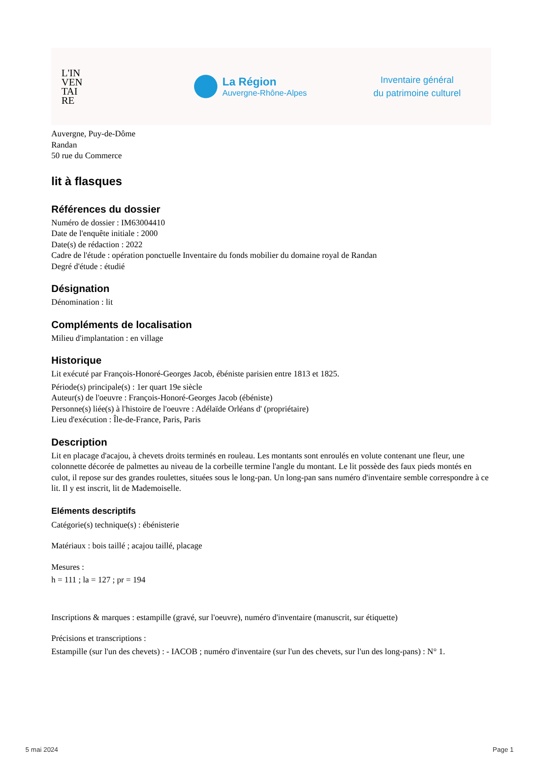L'IN
VEN
TAI
RE
La Région
Auvergne-Rhône-Alpes
Inventaire général
du patrimoine culturel
Auvergne, Puy-de-Dôme
Randan
50 rue du Commerce
lit à flasques
Références du dossier
Numéro de dossier : IM63004410
Date de l'enquête initiale : 2000
Date(s) de rédaction : 2022
Cadre de l'étude : opération ponctuelle Inventaire du fonds mobilier du domaine royal de Randan
Degré d'étude : étudié
Désignation
Dénomination : lit
Compléments de localisation
Milieu d'implantation : en village
Historique
Lit exécuté par François-Honoré-Georges Jacob, ébéniste parisien entre 1813 et 1825.
Période(s) principale(s) : 1er quart 19e siècle
Auteur(s) de l'oeuvre : François-Honoré-Georges Jacob (ébéniste)
Personne(s) liée(s) à l'histoire de l'oeuvre : Adélaïde Orléans d' (propriétaire)
Lieu d'exécution : Île-de-France, Paris, Paris
Description
Lit en placage d'acajou, à chevets droits terminés en rouleau. Les montants sont enroulés en volute contenant une fleur, une colonnette décorée de palmettes au niveau de la corbeille termine l'angle du montant. Le lit possède des faux pieds montés en culot, il repose sur des grandes roulettes, situées sous le long-pan. Un long-pan sans numéro d'inventaire semble correspondre à ce lit. Il y est inscrit, lit de Mademoiselle.
Eléments descriptifs
Catégorie(s) technique(s) : ébénisterie
Matériaux : bois taillé ; acajou taillé, placage
Mesures :
h = 111 ; la = 127 ; pr = 194
Inscriptions & marques : estampille (gravé, sur l'oeuvre), numéro d'inventaire (manuscrit, sur étiquette)
Précisions et transcriptions :
Estampille (sur l'un des chevets) : - IACOB ; numéro d'inventaire (sur l'un des chevets, sur l'un des long-pans) : N° 1.
5 mai 2024 Page 1